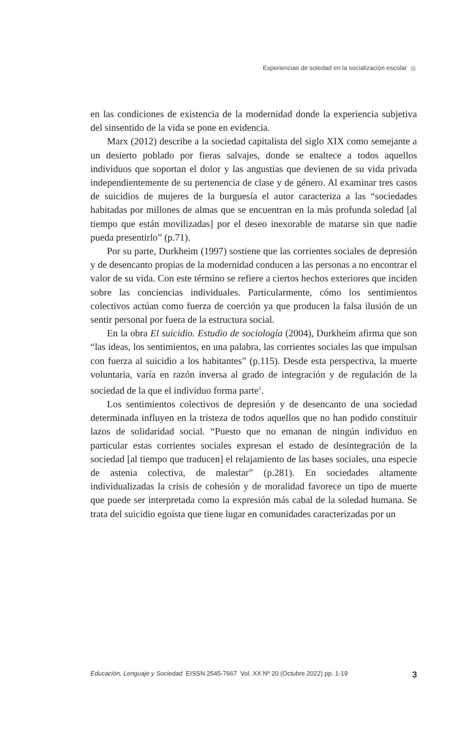Experiencias de soledad en la socialización escolar
en las condiciones de existencia de la modernidad donde la experiencia subjetiva del sinsentido de la vida se pone en evidencia.
Marx (2012) describe a la sociedad capitalista del siglo XIX como semejante a un desierto poblado por fieras salvajes, donde se enaltece a todos aquellos individuos que soportan el dolor y las angustias que devienen de su vida privada independientemente de su pertenencia de clase y de género. Al examinar tres casos de suicidios de mujeres de la burguesía el autor caracteriza a las “sociedades habitadas por millones de almas que se encuentran en la más profunda soledad [al tiempo que están movilizadas] por el deseo inexorable de matarse sin que nadie pueda presentirlo” (p.71).
Por su parte, Durkheim (1997) sostiene que las corrientes sociales de depresión y de desencanto propias de la modernidad conducen a las personas a no encontrar el valor de su vida. Con este término se refiere a ciertos hechos exteriores que inciden sobre las conciencias individuales. Particularmente, cómo los sentimientos colectivos actúan como fuerza de coerción ya que producen la falsa ilusión de un sentir personal por fuera de la estructura social.
En la obra El suicidio. Estudio de sociología (2004), Durkheim afirma que son “las ideas, los sentimientos, en una palabra, las corrientes sociales las que impulsan con fuerza al suicidio a los habitantes” (p.115). Desde esta perspectiva, la muerte voluntaria, varía en razón inversa al grado de integración y de regulación de la sociedad de la que el individuo forma parte<sup>1</sup>.
Los sentimientos colectivos de depresión y de desencanto de una sociedad determinada influyen en la tristeza de todos aquellos que no han podido constituir lazos de solidaridad social. “Puesto que no emanan de ningún individuo en particular estas corrientes sociales expresan el estado de desintegración de la sociedad [al tiempo que traducen] el relajamiento de las bases sociales, una especie de astenia colectiva, de malestar” (p.281). En sociedades altamente individualizadas la crisis de cohesión y de moralidad favorece un tipo de muerte que puede ser interpretada como la expresión más cabal de la soledad humana. Se trata del suicidio egoísta que tiene lugar en comunidades caracterizadas por un
Educación, Lenguaje y Sociedad EISSN 2545-7667 Vol. XX Nº 20 (Octubre 2022) pp. 1-19
3